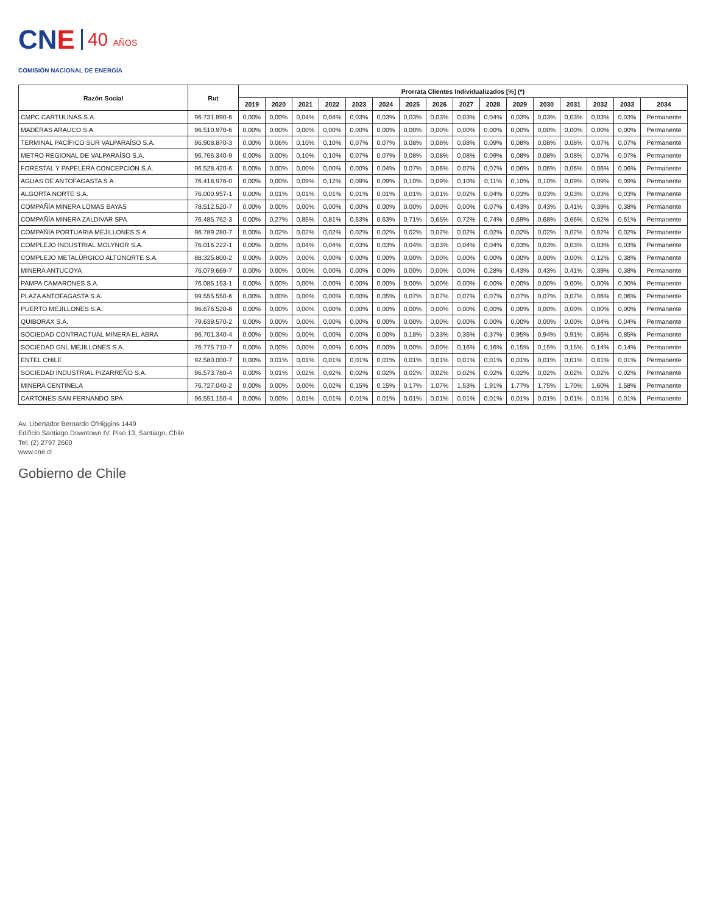CNE
40 AÑOS
COMISIÓN NACIONAL DE ENERGÍA
| Razón Social | Rut | Prorrata Clientes Individualizados [%] (*) | | | | | | | | | | | | | | | |
| --- | --- | --- | --- | --- | --- | --- | --- | --- | --- | --- | --- | --- | --- | --- | --- | --- | --- |
| | | 2019 | 2020 | 2021 | 2022 | 2023 | 2024 | 2025 | 2026 | 2027 | 2028 | 2029 | 2030 | 2031 | 2032 | 2033 | 2034 |
| CMPC CARTULINAS S.A. | 96.731.890-6 | 0,00% | 0,00% | 0,04% | 0,04% | 0,03% | 0,03% | 0,03% | 0,03% | 0,03% | 0,04% | 0,03% | 0,03% | 0,03% | 0,03% | 0,03% | Permanente |
| MADERAS ARAUCO S.A. | 96.510.970-6 | 0,00% | 0,00% | 0,00% | 0,00% | 0,00% | 0,00% | 0,00% | 0,00% | 0,00% | 0,00% | 0,00% | 0,00% | 0,00% | 0,00% | 0,00% | Permanente |
| TERMINAL PACÍFICO SUR VALPARAÍSO S.A. | 96.908.870-3 | 0,00% | 0,06% | 0,10% | 0,10% | 0,07% | 0,07% | 0,08% | 0,08% | 0,08% | 0,09% | 0,08% | 0,08% | 0,08% | 0,07% | 0,07% | Permanente |
| METRO REGIONAL DE VALPARAÍSO S.A. | 96.766.340-9 | 0,00% | 0,00% | 0,10% | 0,10% | 0,07% | 0,07% | 0,08% | 0,08% | 0,08% | 0,09% | 0,08% | 0,08% | 0,08% | 0,07% | 0,07% | Permanente |
| FORESTAL Y PAPELERA CONCEPCIÓN S.A. | 96.528.420-6 | 0,00% | 0,00% | 0,00% | 0,00% | 0,00% | 0,04% | 0,07% | 0,06% | 0,07% | 0,07% | 0,06% | 0,06% | 0,06% | 0,06% | 0,06% | Permanente |
| AGUAS DE ANTOFAGASTA S.A. | 76.418.976-0 | 0,00% | 0,00% | 0,09% | 0,12% | 0,09% | 0,09% | 0,10% | 0,09% | 0,10% | 0,11% | 0,10% | 0,10% | 0,09% | 0,09% | 0,09% | Permanente |
| ALGORTA NORTE S.A. | 76.000.957-1 | 0,00% | 0,01% | 0,01% | 0,01% | 0,01% | 0,01% | 0,01% | 0,01% | 0,02% | 0,04% | 0,03% | 0,03% | 0,03% | 0,03% | 0,03% | Permanente |
| COMPAÑÍA MINERA LOMAS BAYAS | 78.512.520-7 | 0,00% | 0,00% | 0,00% | 0,00% | 0,00% | 0,00% | 0,00% | 0,00% | 0,00% | 0,07% | 0,43% | 0,43% | 0,41% | 0,39% | 0,38% | Permanente |
| COMPAÑÍA MINERA ZALDIVAR SPA | 76.485.762-3 | 0,00% | 0,27% | 0,85% | 0,81% | 0,63% | 0,63% | 0,71% | 0,65% | 0,72% | 0,74% | 0,69% | 0,68% | 0,66% | 0,62% | 0,61% | Permanente |
| COMPAÑÍA PORTUARIA MEJILLONES S.A. | 96.789.280-7 | 0,00% | 0,02% | 0,02% | 0,02% | 0,02% | 0,02% | 0,02% | 0,02% | 0,02% | 0,02% | 0,02% | 0,02% | 0,02% | 0,02% | 0,02% | Permanente |
| COMPLEJO INDUSTRIAL MOLYNOR S.A. | 76.016.222-1 | 0,00% | 0,00% | 0,04% | 0,04% | 0,03% | 0,03% | 0,04% | 0,03% | 0,04% | 0,04% | 0,03% | 0,03% | 0,03% | 0,03% | 0,03% | Permanente |
| COMPLEJO METALÚRGICO ALTONORTE S.A. | 88.325.800-2 | 0,00% | 0,00% | 0,00% | 0,00% | 0,00% | 0,00% | 0,00% | 0,00% | 0,00% | 0,00% | 0,00% | 0,00% | 0,00% | 0,12% | 0,38% | Permanente |
| MINERA ANTUCOYA | 76.079.669-7 | 0,00% | 0,00% | 0,00% | 0,00% | 0,00% | 0,00% | 0,00% | 0,00% | 0,00% | 0,28% | 0,43% | 0,43% | 0,41% | 0,39% | 0,38% | Permanente |
| PAMPA CAMARONES S.A. | 76.085.153-1 | 0,00% | 0,00% | 0,00% | 0,00% | 0,00% | 0,00% | 0,00% | 0,00% | 0,00% | 0,00% | 0,00% | 0,00% | 0,00% | 0,00% | 0,00% | Permanente |
| PLAZA ANTOFAGASTA S.A. | 99.555.550-6 | 0,00% | 0,00% | 0,00% | 0,00% | 0,00% | 0,05% | 0,07% | 0,07% | 0,07% | 0,07% | 0,07% | 0,07% | 0,07% | 0,06% | 0,06% | Permanente |
| PUERTO MEJILLONES S.A. | 96.676.520-8 | 0,00% | 0,00% | 0,00% | 0,00% | 0,00% | 0,00% | 0,00% | 0,00% | 0,00% | 0,00% | 0,00% | 0,00% | 0,00% | 0,00% | 0,00% | Permanente |
| QUIBORAX S.A. | 79.639.570-2 | 0,00% | 0,00% | 0,00% | 0,00% | 0,00% | 0,00% | 0,00% | 0,00% | 0,00% | 0,00% | 0,00% | 0,00% | 0,00% | 0,04% | 0,04% | Permanente |
| SOCIEDAD CONTRACTUAL MINERA EL ABRA | 96.701.340-4 | 0,00% | 0,00% | 0,00% | 0,00% | 0,00% | 0,00% | 0,18% | 0,33% | 0,36% | 0,37% | 0,95% | 0,94% | 0,91% | 0,86% | 0,85% | Permanente |
| SOCIEDAD GNL MEJILLONES S.A. | 76.775.710-7 | 0,00% | 0,00% | 0,00% | 0,00% | 0,00% | 0,00% | 0,00% | 0,00% | 0,16% | 0,16% | 0,15% | 0,15% | 0,15% | 0,14% | 0,14% | Permanente |
| ENTEL CHILE | 92.580.000-7 | 0,00% | 0,01% | 0,01% | 0,01% | 0,01% | 0,01% | 0,01% | 0,01% | 0,01% | 0,01% | 0,01% | 0,01% | 0,01% | 0,01% | 0,01% | Permanente |
| SOCIEDAD INDUSTRIAL PIZARREÑO S.A. | 96.573.780-4 | 0,00% | 0,01% | 0,02% | 0,02% | 0,02% | 0,02% | 0,02% | 0,02% | 0,02% | 0,02% | 0,02% | 0,02% | 0,02% | 0,02% | 0,02% | Permanente |
| MINERA CENTINELA | 76.727.040-2 | 0,00% | 0,00% | 0,00% | 0,02% | 0,15% | 0,15% | 0,17% | 1,07% | 1,53% | 1,91% | 1,77% | 1,75% | 1,70% | 1,60% | 1,58% | Permanente |
| CARTONES SAN FERNANDO SPA | 96.551.150-4 | 0,00% | 0,00% | 0,01% | 0,01% | 0,01% | 0,01% | 0,01% | 0,01% | 0,01% | 0,01% | 0,01% | 0,01% | 0,01% | 0,01% | 0,01% | Permanente |
Av. Libertador Bernardo O'Higgins 1449
Edificio Santiago Downtown IV, Piso 13, Santiago, Chile
Tel: (2) 2797 2600
www.cne.cl
Gobierno de Chile